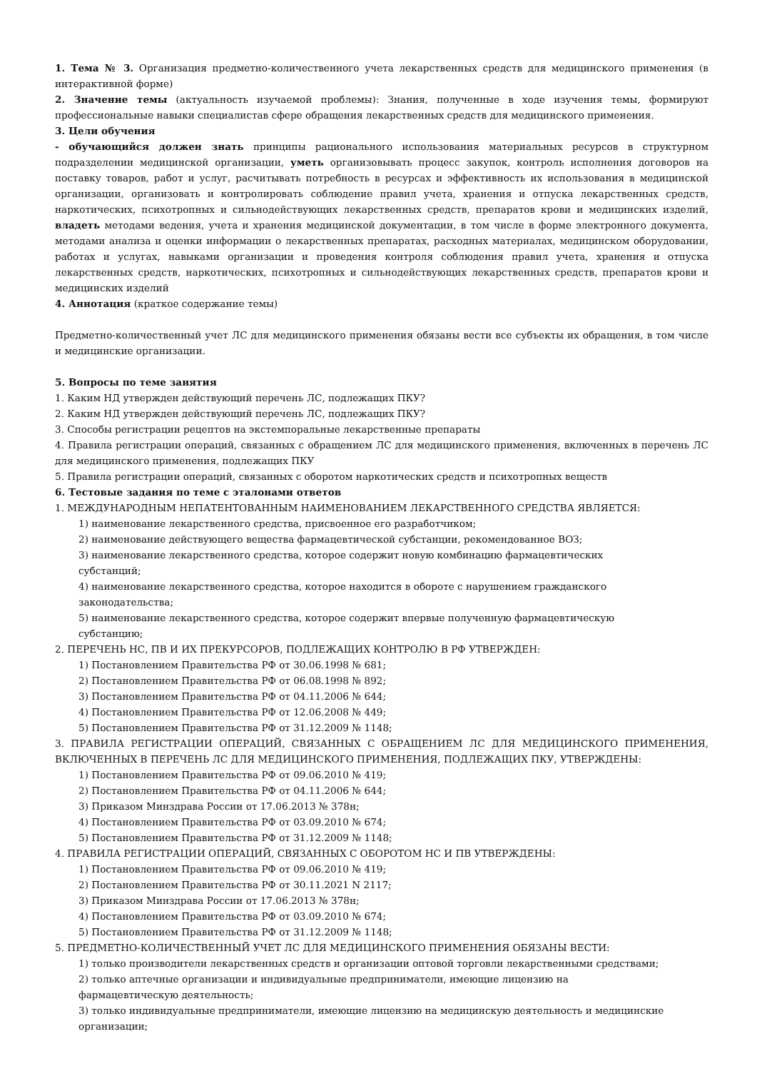1. Тема № 3. Организация предметно-количественного учета лекарственных средств для медицинского применения (в интерактивной форме)
2. Значение темы (актуальность изучаемой проблемы): Знания, полученные в ходе изучения темы, формируют профессиональные навыки специалистав сфере обращения лекарственных средств для медицинского применения.
3. Цели обучения
- обучающийся должен знать принципы рационального использования материальных ресурсов в структурном подразделении медицинской организации, уметь организовывать процесс закупок, контроль исполнения договоров на поставку товаров, работ и услуг, расчитывать потребность в ресурсах и эффективность их использования в медицинской организации, организовать и контролировать соблюдение правил учета, хранения и отпуска лекарственных средств, наркотических, психотропных и сильнодействующих лекарственных средств, препаратов крови и медицинских изделий, владеть методами ведения, учета и хранения медицинской документации, в том числе в форме электронного документа, методами анализа и оценки информации о лекарственных препаратах, расходных материалах, медицинском оборудовании, работах и услугах, навыками организации и проведения контроля соблюдения правил учета, хранения и отпуска лекарственных средств, наркотических, психотропных и сильнодействующих лекарственных средств, препаратов крови и медицинских изделий
4. Аннотация (краткое содержание темы)
Предметно-количественный учет ЛС для медицинского применения обязаны вести все субъекты их обращения, в том числе и медицинские организации.
5. Вопросы по теме занятия
1. Каким НД утвержден действующий перечень ЛС, подлежащих ПКУ?
2. Каким НД утвержден действующий перечень ЛС, подлежащих ПКУ?
3. Способы регистрации рецептов на экстемпоральные лекарственные препараты
4. Правила регистрации операций, связанных с обращением ЛС для медицинского применения, включенных в перечень ЛС для медицинского применения, подлежащих ПКУ
5. Правила регистрации операций, связанных с оборотом наркотических средств и психотропных веществ
6. Тестовые задания по теме с эталонами ответов
1. МЕЖДУНАРОДНЫМ НЕПАТЕНТОВАННЫМ НАИМЕНОВАНИЕМ ЛЕКАРСТВЕННОГО СРЕДСТВА ЯВЛЯЕТСЯ:
1) наименование лекарственного средства, присвоенное его разработчиком;
2) наименование действующего вещества фармацевтической субстанции, рекомендованное ВОЗ;
3) наименование лекарственного средства, которое содержит новую комбинацию фармацевтических
субстанций;
4) наименование лекарственного средства, которое находится в обороте с нарушением гражданского
законодательства;
5) наименование лекарственного средства, которое содержит впервые полученную фармацевтическую
субстанцию;
2. ПЕРЕЧЕНЬ НС, ПВ И ИХ ПРЕКУРСОРОВ, ПОДЛЕЖАЩИХ КОНТРОЛЮ В РФ УТВЕРЖДЕН:
1) Постановлением Правительства РФ от 30.06.1998 № 681;
2) Постановлением Правительства РФ от 06.08.1998 № 892;
3) Постановлением Правительства РФ от 04.11.2006 № 644;
4) Постановлением Правительства РФ от 12.06.2008 № 449;
5) Постановлением Правительства РФ от 31.12.2009 № 1148;
3. ПРАВИЛА РЕГИСТРАЦИИ ОПЕРАЦИЙ, СВЯЗАННЫХ С ОБРАЩЕНИЕМ ЛС ДЛЯ МЕДИЦИНСКОГО ПРИМЕНЕНИЯ, ВКЛЮЧЕННЫХ В ПЕРЕЧЕНЬ ЛС ДЛЯ МЕДИЦИНСКОГО ПРИМЕНЕНИЯ, ПОДЛЕЖАЩИХ ПКУ, УТВЕРЖДЕНЫ:
1) Постановлением Правительства РФ от 09.06.2010 № 419;
2) Постановлением Правительства РФ от 04.11.2006 № 644;
3) Приказом Минздрава России от 17.06.2013 № 378н;
4) Постановлением Правительства РФ от 03.09.2010 № 674;
5) Постановлением Правительства РФ от 31.12.2009 № 1148;
4. ПРАВИЛА РЕГИСТРАЦИИ ОПЕРАЦИЙ, СВЯЗАННЫХ С ОБОРОТОМ НС И ПВ УТВЕРЖДЕНЫ:
1) Постановлением Правительства РФ от 09.06.2010 № 419;
2) Постановлением Правительства РФ от 30.11.2021 N 2117;
3) Приказом Минздрава России от 17.06.2013 № 378н;
4) Постановлением Правительства РФ от 03.09.2010 № 674;
5) Постановлением Правительства РФ от 31.12.2009 № 1148;
5. ПРЕДМЕТНО-КОЛИЧЕСТВЕННЫЙ УЧЕТ ЛС ДЛЯ МЕДИЦИНСКОГО ПРИМЕНЕНИЯ ОБЯЗАНЫ ВЕСТИ:
1) только производители лекарственных средств и организации оптовой торговли лекарственными средствами;
2) только аптечные организации и индивидуальные предприниматели, имеющие лицензию на
фармацевтическую деятельность;
3) только индивидуальные предприниматели, имеющие лицензию на медицинскую деятельность и медицинские организации;